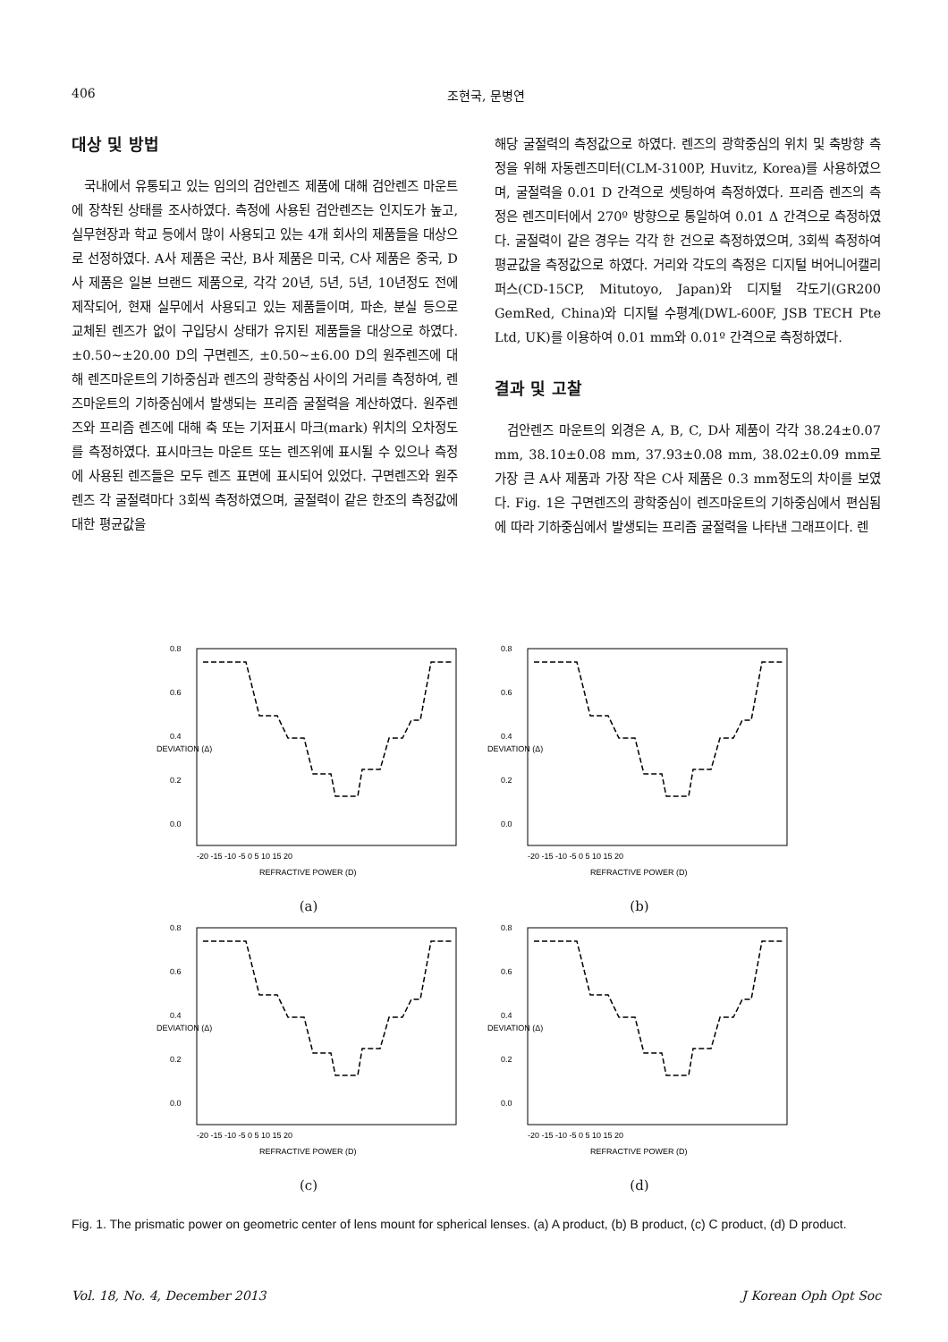406 조현국, 문병연
대상 및 방법
국내에서 유통되고 있는 임의의 검안렌즈 제품에 대해 검안렌즈 마운트에 장착된 상태를 조사하였다. 측정에 사용된 검안렌즈는 인지도가 높고, 실무현장과 학교 등에서 많이 사용되고 있는 4개 회사의 제품들을 대상으로 선정하였다. A사 제품은 국산, B사 제품은 미국, C사 제품은 중국, D사 제품은 일본 브랜드 제품으로, 각각 20년, 5년, 5년, 10년정도 전에 제작되어, 현재 실무에서 사용되고 있는 제품들이며, 파손, 분실 등으로 교체된 렌즈가 없이 구입당시 상태가 유지된 제품들을 대상으로 하였다. ±0.50~±20.00 D의 구면렌즈, ±0.50~±6.00 D의 원주렌즈에 대해 렌즈마운트의 기하중심과 렌즈의 광학중심 사이의 거리를 측정하여, 렌즈마운트의 기하중심에서 발생되는 프리즘 굴절력을 계산하였다. 원주렌즈와 프리즘 렌즈에 대해 축 또는 기저표시 마크(mark) 위치의 오차정도를 측정하였다. 표시마크는 마운트 또는 렌즈위에 표시될 수 있으나 측정에 사용된 렌즈들은 모두 렌즈 표면에 표시되어 있었다. 구면렌즈와 원주렌즈 각 굴절력마다 3회씩 측정하였으며, 굴절력이 같은 한조의 측정값에 대한 평균값을
해당 굴절력의 측정값으로 하였다. 렌즈의 광학중심의 위치 및 축방향 측정을 위해 자동렌즈미터(CLM-3100P, Huvitz, Korea)를 사용하였으며, 굴절력을 0.01 D 간격으로 셋팅하여 측정하였다. 프리즘 렌즈의 측정은 렌즈미터에서 270º 방향으로 통일하여 0.01 Δ 간격으로 측정하였다. 굴절력이 같은 경우는 각각 한 건으로 측정하였으며, 3회씩 측정하여 평균값을 측정값으로 하였다. 거리와 각도의 측정은 디지털 버어니어캘리퍼스(CD-15CP, Mitutoyo, Japan)와 디지털 각도기(GR200 GemRed, China)와 디지털 수평계(DWL-600F, JSB TECH Pte Ltd, UK)를 이용하여 0.01 mm와 0.01º 간격으로 측정하였다.
결과 및 고찰
검안렌즈 마운트의 외경은 A, B, C, D사 제품이 각각 38.24±0.07 mm, 38.10±0.08 mm, 37.93±0.08 mm, 38.02±0.09 mm로 가장 큰 A사 제품과 가장 작은 C사 제품은 0.3 mm정도의 차이를 보였다. Fig. 1은 구면렌즈의 광학중심이 렌즈마운트의 기하중심에서 편심됨에 따라 기하중심에서 발생되는 프리즘 굴절력을 나타낸 그래프이다. 렌
0.8
0.6
0.4
0.2
0.0
-20 -15 -10 -5 0 5 10 15 20
REFRACTIVE POWER (D)
DEVIATION (Δ)
(a)
0.8
0.6
0.4
0.2
0.0
-20 -15 -10 -5 0 5 10 15 20
REFRACTIVE POWER (D)
DEVIATION (Δ)
(b)
0.8
0.6
0.4
0.2
0.0
-20 -15 -10 -5 0 5 10 15 20
REFRACTIVE POWER (D)
DEVIATION (Δ)
(c)
0.8
0.6
0.4
0.2
0.0
-20 -15 -10 -5 0 5 10 15 20
REFRACTIVE POWER (D)
DEVIATION (Δ)
(d)
Fig. 1. The prismatic power on geometric center of lens mount for spherical lenses. (a) A product, (b) B product, (c) C product, (d) D product.
Vol. 18, No. 4, December 2013 J Korean Oph Opt Soc